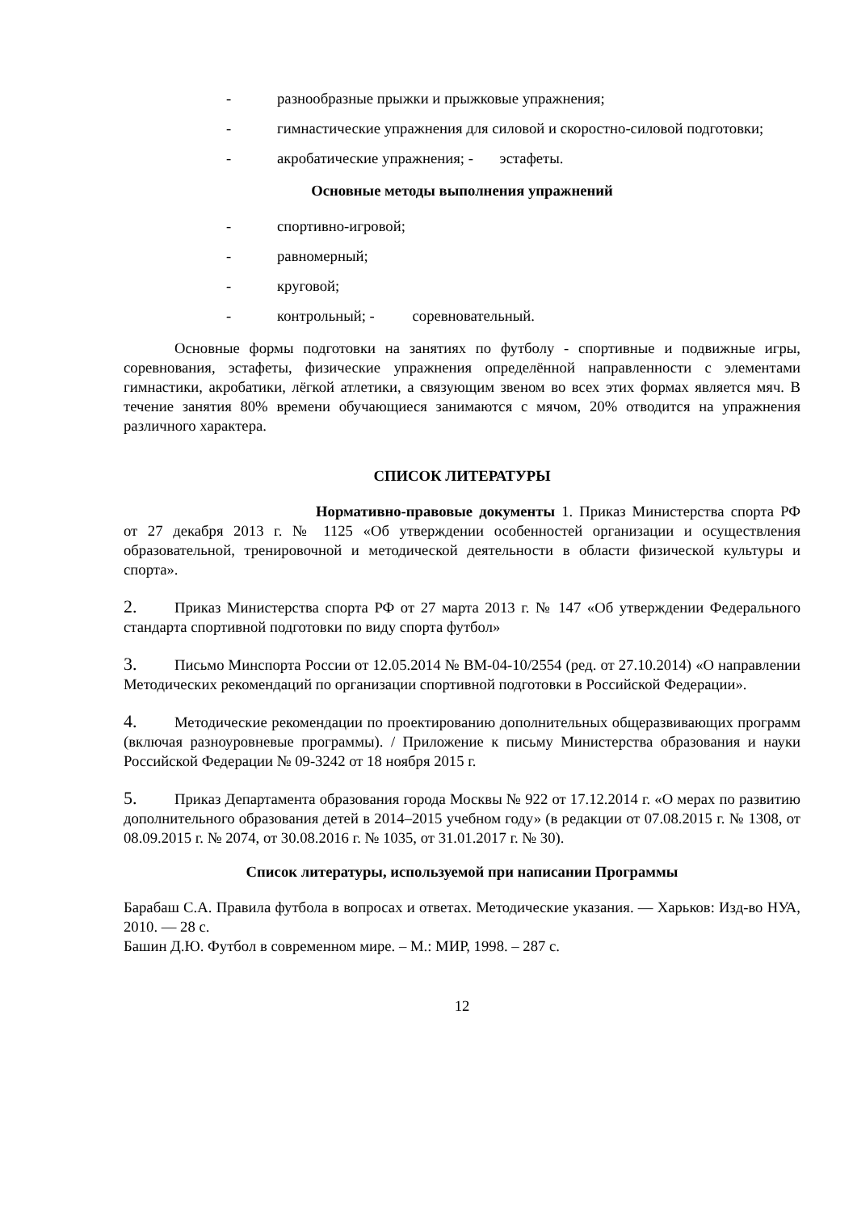- разнообразные прыжки и прыжковые упражнения;
- гимнастические упражнения для силовой и скоростно-силовой подготовки;
- акробатические упражнения; - эстафеты.
Основные методы выполнения упражнений
- спортивно-игровой;
- равномерный;
- круговой;
- контрольный; - соревновательный.
Основные формы подготовки на занятиях по футболу - спортивные и подвижные игры, соревнования, эстафеты, физические упражнения определённой направленности с элементами гимнастики, акробатики, лёгкой атлетики, а связующим звеном во всех этих формах является мяч. В течение занятия 80% времени обучающиеся занимаются с мячом, 20% отводится на упражнения различного характера.
СПИСОК ЛИТЕРАТУРЫ
Нормативно-правовые документы 1. Приказ Министерства спорта РФ от 27 декабря 2013 г. № 1125 «Об утверждении особенностей организации и осуществления образовательной, тренировочной и методической деятельности в области физической культуры и спорта».
2. Приказ Министерства спорта РФ от 27 марта 2013 г. № 147 «Об утверждении Федерального стандарта спортивной подготовки по виду спорта футбол»
3. Письмо Минспорта России от 12.05.2014 № ВМ-04-10/2554 (ред. от 27.10.2014) «О направлении Методических рекомендаций по организации спортивной подготовки в Российской Федерации».
4. Методические рекомендации по проектированию дополнительных общеразвивающих программ (включая разноуровневые программы). / Приложение к письму Министерства образования и науки Российской Федерации № 09-3242 от 18 ноября 2015 г.
5. Приказ Департамента образования города Москвы № 922 от 17.12.2014 г. «О мерах по развитию дополнительного образования детей в 2014–2015 учебном году» (в редакции от 07.08.2015 г. № 1308, от 08.09.2015 г. № 2074, от 30.08.2016 г. № 1035, от 31.01.2017 г. № 30).
Список литературы, используемой при написании Программы
Барабаш С.А. Правила футбола в вопросах и ответах. Методические указания. — Харьков: Изд-во НУА, 2010. — 28 с.
Башин Д.Ю. Футбол в современном мире. – М.: МИР, 1998. – 287 с.
12